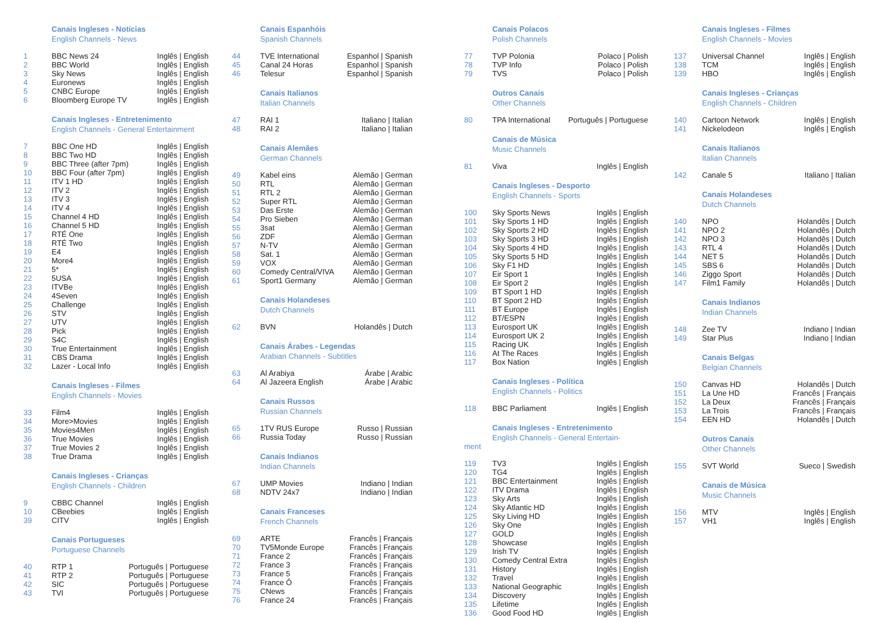Canais Ingleses - Notícias
English Channels - News
| 1 | BBC News 24 | Inglês / English |
| 2 | BBC World | Inglês / English |
| 3 | Sky News | Inglês / English |
| 4 | Euronews | Inglês / English |
| 5 | CNBC Europe | Inglês / English |
| 6 | Bloomberg Europe TV | Inglês / English |
Canais Ingleses - Entretenimento
English Channels - General Entertainment
| 7 | BBC One HD | Inglês / English |
| 8 | BBC Two HD | Inglês / English |
| 9 | BBC Three (after 7pm) | Inglês / English |
| 10 | BBC Four (after 7pm) | Inglês / English |
| 11 | ITV 1 HD | Inglês / English |
| 12 | ITV 2 | Inglês / English |
| 13 | ITV 3 | Inglês / English |
| 14 | ITV 4 | Inglês / English |
| 15 | Channel 4 HD | Inglês / English |
| 16 | Channel 5 HD | Inglês / English |
| 17 | RTÉ One | Inglês / English |
| 18 | RTÉ Two | Inglês / English |
| 19 | E4 | Inglês / English |
| 20 | More4 | Inglês / English |
| 21 | 5* | Inglês / English |
| 22 | 5USA | Inglês / English |
| 23 | ITVBe | Inglês / English |
| 24 | 4Seven | Inglês / English |
| 25 | Challenge | Inglês / English |
| 26 | STV | Inglês / English |
| 27 | UTV | Inglês / English |
| 28 | Pick | Inglês / English |
| 29 | S4C | Inglês / English |
| 30 | True Entertainment | Inglês / English |
| 31 | CBS Drama | Inglês / English |
| 32 | Lazer - Local Info | Inglês / English |
Canais Ingleses - Filmes
English Channels - Movies
| 33 | Film4 | Inglês / English |
| 34 | More>Movies | Inglês / English |
| 35 | Movies4Men | Inglês / English |
| 36 | True Movies | Inglês / English |
| 37 | True Movies 2 | Inglês / English |
| 38 | True Drama | Inglês / English |
Canais Ingleses - Crianças
English Channels - Children
| 9 | CBBC Channel | Inglês / English |
| 10 | CBeebies | Inglês / English |
| 39 | CITV | Inglês / English |
Canais Portugueses
Portuguese Channels
| 40 | RTP 1 | Português / Portuguese |
| 41 | RTP 2 | Português / Portuguese |
| 42 | SIC | Português / Portuguese |
| 43 | TVI | Português / Portuguese |
Canais Espanhóis
Spanish Channels
| 44 | TVE International | Espanhol / Spanish |
| 45 | Canal 24 Horas | Espanhol / Spanish |
| 46 | Telesur | Espanhol / Spanish |
Canais Italianos
Italian Channels
| 47 | RAI 1 | Italiano / Italian |
| 48 | RAI 2 | Italiano / Italian |
Canais Alemães
German Channels
| 49 | Kabel eins | Alemão / German |
| 50 | RTL | Alemão / German |
| 51 | RTL 2 | Alemão / German |
| 52 | Super RTL | Alemão / German |
| 53 | Das Erste | Alemão / German |
| 54 | Pro Sieben | Alemão / German |
| 55 | 3sat | Alemão / German |
| 56 | ZDF | Alemão / German |
| 57 | N-TV | Alemão / German |
| 58 | Sat. 1 | Alemão / German |
| 59 | VOX | Alemão / German |
| 60 | Comedy Central/VIVA | Alemão / German |
| 61 | Sport1 Germany | Alemão / German |
Canais Holandeses
Dutch Channels
| 62 | BVN | Holandês / Dutch |
Canais Árabes - Legendas
Arabian Channels - Subtitles
| 63 | Al Arabiya | Árabe / Arabic |
| 64 | Al Jazeera English | Árabe / Arabic |
Canais Russos
Russian Channels
| 65 | 1TV RUS Europe | Russo / Russian |
| 66 | Russia Today | Russo / Russian |
Canais Indianos
Indian Channels
| 67 | UMP Movies | Indiano / Indian |
| 68 | NDTV 24x7 | Indiano / Indian |
Canais Franceses
French Channels
| 69 | ARTE | Francês / Français |
| 70 | TV5Monde Europe | Francês / Français |
| 71 | France 2 | Francês / Français |
| 72 | France 3 | Francês / Français |
| 73 | France 5 | Francês / Français |
| 74 | France Ô | Francês / Français |
| 75 | CNews | Francês / Français |
| 76 | France 24 | Francês / Français |
Canais Polacos
Polish Channels
| 77 | TVP Polonia | Polaco / Polish |
| 78 | TVP Info | Polaco / Polish |
| 79 | TVS | Polaco / Polish |
Outros Canais
Other Channels
| 80 | TPA International | Português / Portuguese |
Canais de Música
Music Channels
| 81 | Viva | Inglês / English |
Canais Ingleses - Desporto
English Channels - Sports
| 100 | Sky Sports News | Inglês / English |
| 101 | Sky Sports 1 HD | Inglês / English |
| 102 | Sky Sports 2 HD | Inglês / English |
| 103 | Sky Sports 3 HD | Inglês / English |
| 104 | Sky Sports 4 HD | Inglês / English |
| 105 | Sky Sports 5 HD | Inglês / English |
| 106 | Sky F1 HD | Inglês / English |
| 107 | Eir Sport 1 | Inglês / English |
| 108 | Eir Sport 2 | Inglês / English |
| 109 | BT Sport 1 HD | Inglês / English |
| 110 | BT Sport 2 HD | Inglês / English |
| 111 | BT Europe | Inglês / English |
| 112 | BT/ESPN | Inglês / English |
| 113 | Eurosport UK | Inglês / English |
| 114 | Eurosport UK 2 | Inglês / English |
| 115 | Racing UK | Inglês / English |
| 116 | At The Races | Inglês / English |
| 117 | Box Nation | Inglês / English |
Canais Ingleses - Política
English Channels - Politics
| 118 | BBC Parliament | Inglês / English |
Canais Ingleses - Entretenimento
English Channels - General Entertain-
ment
| 119 | TV3 | Inglês / English |
| 120 | TG4 | Inglês / English |
| 121 | BBC Entertainment | Inglês / English |
| 122 | ITV Drama | Inglês / English |
| 123 | Sky Arts | Inglês / English |
| 124 | Sky Atlantic HD | Inglês / English |
| 125 | Sky Living HD | Inglês / English |
| 126 | Sky One | Inglês / English |
| 127 | GOLD | Inglês / English |
| 128 | Showcase | Inglês / English |
| 129 | Irish TV | Inglês / English |
| 130 | Comedy Central Extra | Inglês / English |
| 131 | History | Inglês / English |
| 132 | Travel | Inglês / English |
| 133 | National Geographic | Inglês / English |
| 134 | Discovery | Inglês / English |
| 135 | Lifetime | Inglês / English |
| 136 | Good Food HD | Inglês / English |
Canais Ingleses - Filmes
English Channels - Movies
| 137 | Universal Channel | Inglês / English |
| 138 | TCM | Inglês / English |
| 139 | HBO | Inglês / English |
Canais Ingleses - Crianças
English Channels - Children
| 140 | Cartoon Network | Inglês / English |
| 141 | Nickelodeon | Inglês / English |
Canais Italianos
Italian Channels
| 142 | Canale 5 | Italiano / Italian |
Canais Holandeses
Dutch Channels
| 140 | NPO | Holandês / Dutch |
| 141 | NPO 2 | Holandês / Dutch |
| 142 | NPO 3 | Holandês / Dutch |
| 143 | RTL 4 | Holandês / Dutch |
| 144 | NET 5 | Holandês / Dutch |
| 145 | SBS 6 | Holandês / Dutch |
| 146 | Ziggo Sport | Holandês / Dutch |
| 147 | Film1 Family | Holandês / Dutch |
Canais Indianos
Indian Channels
| 148 | Zee TV | Indiano / Indian |
| 149 | Star Plus | Indiano / Indian |
Canais Belgas
Belgian Channels
| 150 | Canvas HD | Holandês / Dutch |
| 151 | La Une HD | Francês / Français |
| 152 | La Deux | Francês / Français |
| 153 | La Trois | Francês / Français |
| 154 | EEN HD | Holandês / Dutch |
Outros Canais
Other Channels
| 155 | SVT World | Sueco / Swedish |
Canais de Música
Music Channels
| 156 | MTV | Inglês / English |
| 157 | VH1 | Inglês / English |